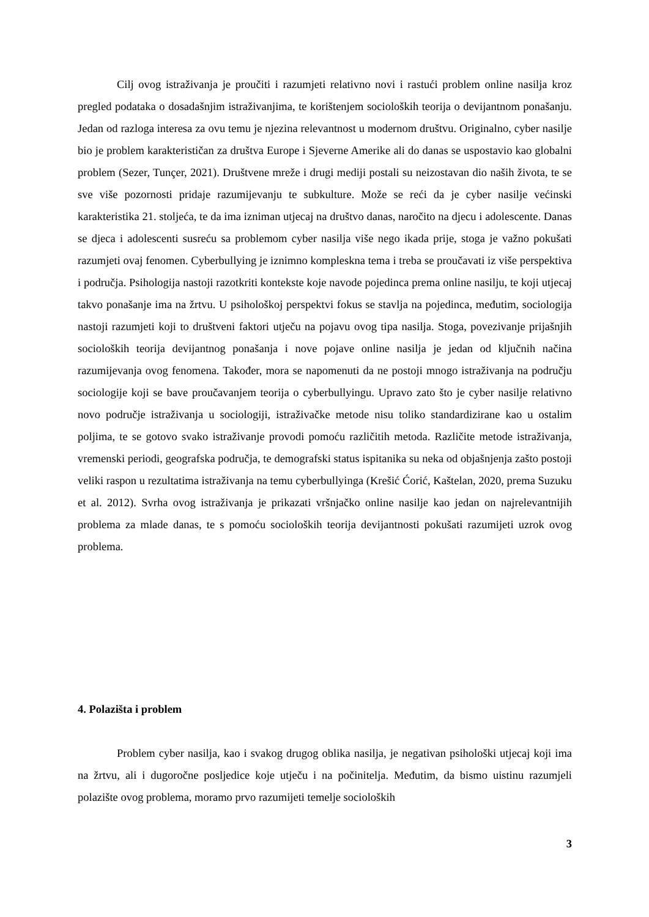Cilj ovog istraživanja je proučiti i razumjeti relativno novi i rastući problem online nasilja kroz pregled podataka o dosadašnjim istraživanjima, te korištenjem socioloških teorija o devijantnom ponašanju. Jedan od razloga interesa za ovu temu je njezina relevantnost u modernom društvu. Originalno, cyber nasilje bio je problem karakterističan za društva Europe i Sjeverne Amerike ali do danas se uspostavio kao globalni problem (Sezer, Tunçer, 2021). Društvene mreže i drugi mediji postali su neizostavan dio naših života, te se sve više pozornosti pridaje razumijevanju te subkulture. Može se reći da je cyber nasilje većinski karakteristika 21. stoljeća, te da ima izniman utjecaj na društvo danas, naročito na djecu i adolescente. Danas se djeca i adolescenti susreću sa problemom cyber nasilja više nego ikada prije, stoga je važno pokušati razumjeti ovaj fenomen. Cyberbullying je iznimno kompleskna tema i treba se proučavati iz više perspektiva i područja. Psihologija nastoji razotkriti kontekste koje navode pojedinca prema online nasilju, te koji utjecaj takvo ponašanje ima na žrtvu. U psihološkoj perspektvi fokus se stavlja na pojedinca, međutim, sociologija nastoji razumjeti koji to društveni faktori utječu na pojavu ovog tipa nasilja. Stoga, povezivanje prijašnjih socioloških teorija devijantnog ponašanja i nove pojave online nasilja je jedan od ključnih načina razumijevanja ovog fenomena. Također, mora se napomenuti da ne postoji mnogo istraživanja na području sociologije koji se bave proučavanjem teorija o cyberbullyingu. Upravo zato što je cyber nasilje relativno novo područje istraživanja u sociologiji, istraživačke metode nisu toliko standardizirane kao u ostalim poljima, te se gotovo svako istraživanje provodi pomoću različitih metoda. Različite metode istraživanja, vremenski periodi, geografska područja, te demografski status ispitanika su neka od objašnjenja zašto postoji veliki raspon u rezultatima istraživanja na temu cyberbullyinga (Krešić Ćorić, Kaštelan, 2020, prema Suzuku et al. 2012). Svrha ovog istraživanja je prikazati vršnjačko online nasilje kao jedan on najrelevantnijih problema za mlade danas, te s pomoću socioloških teorija devijantnosti pokušati razumijeti uzrok ovog problema.
4. Polazišta i problem
Problem cyber nasilja, kao i svakog drugog oblika nasilja, je negativan psihološki utjecaj koji ima na žrtvu, ali i dugoročne posljedice koje utječu i na počinitelja. Međutim, da bismo uistinu razumjeli polazište ovog problema, moramo prvo razumijeti temelje socioloških
3